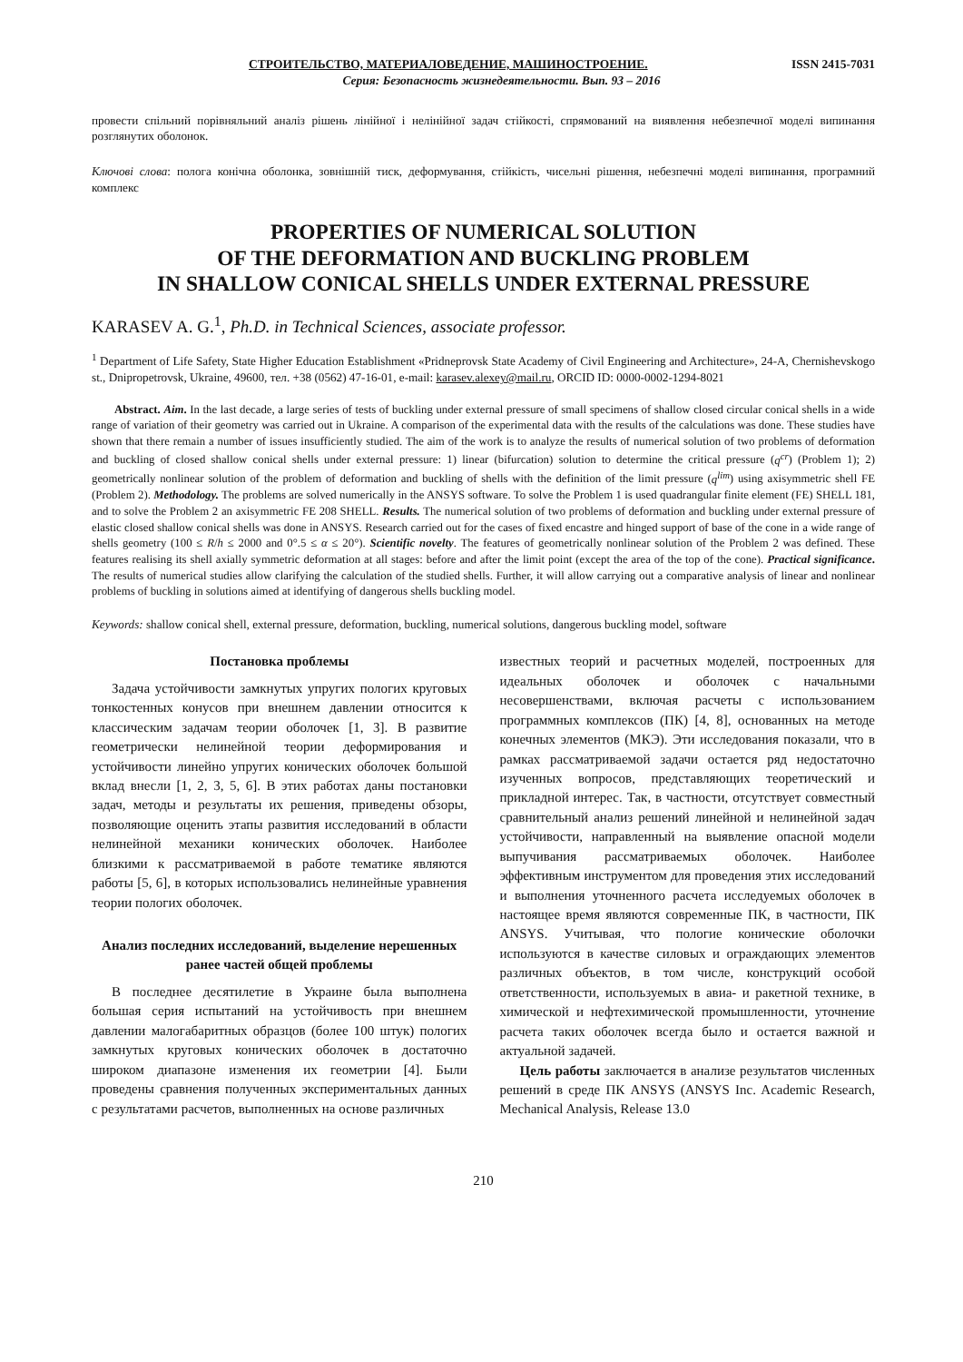СТРОИТЕЛЬСТВО, МАТЕРИАЛОВЕДЕНИЕ, МАШИНОСТРОЕНИЕ. ISSN 2415-7031
Серия: Безопасность жизнедеятельности. Вып. 93 – 2016
провести спільний порівняльний аналіз рішень лінійної і нелінійної задач стійкості, спрямований на виявлення небезпечної моделі випинання розглянутих оболонок.
Ключові слова: полога конічна оболонка, зовнішній тиск, деформування, стійкість, чисельні рішення, небезпечні моделі випинання, програмний комплекс
PROPERTIES OF NUMERICAL SOLUTION
OF THE DEFORMATION AND BUCKLING PROBLEM
IN SHALLOW CONICAL SHELLS UNDER EXTERNAL PRESSURE
KARASEV A. G.<sup>1</sup>, Ph.D. in Technical Sciences, associate professor.
<sup>1</sup> Department of Life Safety, State Higher Education Establishment «Pridneprovsk State Academy of Civil Engineering and Architecture», 24-A, Chernishevskogo st., Dnipropetrovsk, Ukraine, 49600, тел. +38 (0562) 47-16-01, e-mail: karasev.alexey@mail.ru, ORCID ID: 0000-0002-1294-8021
Abstract. Aim. In the last decade, a large series of tests of buckling under external pressure of small specimens of shallow closed circular conical shells in a wide range of variation of their geometry was carried out in Ukraine. A comparison of the experimental data with the results of the calculations was done. These studies have shown that there remain a number of issues insufficiently studied. The aim of the work is to analyze the results of numerical solution of two problems of deformation and buckling of closed shallow conical shells under external pressure: 1) linear (bifurcation) solution to determine the critical pressure (q<sup>cr</sup>) (Problem 1); 2) geometrically nonlinear solution of the problem of deformation and buckling of shells with the definition of the limit pressure (q<sup>lim</sup>) using axisymmetric shell FE (Problem 2). Methodology. The problems are solved numerically in the ANSYS software. To solve the Problem 1 is used quadrangular finite element (FE) SHELL 181, and to solve the Problem 2 an axisymmetric FE 208 SHELL. Results. The numerical solution of two problems of deformation and buckling under external pressure of elastic closed shallow conical shells was done in ANSYS. Research carried out for the cases of fixed encastre and hinged support of base of the cone in a wide range of shells geometry (100 ≤ R/h ≤ 2000 and 0°.5 ≤ α ≤ 20°). Scientific novelty. The features of geometrically nonlinear solution of the Problem 2 was defined. These features realising its shell axially symmetric deformation at all stages: before and after the limit point (except the area of the top of the cone). Practical significance. The results of numerical studies allow clarifying the calculation of the studied shells. Further, it will allow carrying out a comparative analysis of linear and nonlinear problems of buckling in solutions aimed at identifying of dangerous shells buckling model.
Keywords: shallow conical shell, external pressure, deformation, buckling, numerical solutions, dangerous buckling model, software
Постановка проблемы
Задача устойчивости замкнутых упругих пологих круговых тонкостенных конусов при внешнем давлении относится к классическим задачам теории оболочек [1, 3]. В развитие геометрически нелинейной теории деформирования и устойчивости линейно упругих конических оболочек большой вклад внесли [1, 2, 3, 5, 6]. В этих работах даны постановки задач, методы и результаты их решения, приведены обзоры, позволяющие оценить этапы развития исследований в области нелинейной механики конических оболочек. Наиболее близкими к рассматриваемой в работе тематике являются работы [5, 6], в которых использовались нелинейные уравнения теории пологих оболочек.
Анализ последних исследований, выделение нерешенных ранее частей общей проблемы
В последнее десятилетие в Украине была выполнена большая серия испытаний на устойчивость при внешнем давлении малогабаритных образцов (более 100 штук) пологих замкнутых круговых конических оболочек в достаточно широком диапазоне изменения их геометрии [4]. Были проведены сравнения полученных экспериментальных данных с результатами расчетов, выполненных на основе различных
известных теорий и расчетных моделей, построенных для идеальных оболочек и оболочек с начальными несовершенствами, включая расчеты с использованием программных комплексов (ПК) [4, 8], основанных на методе конечных элементов (МКЭ). Эти исследования показали, что в рамках рассматриваемой задачи остается ряд недостаточно изученных вопросов, представляющих теоретический и прикладной интерес. Так, в частности, отсутствует совместный сравнительный анализ решений линейной и нелинейной задач устойчивости, направленный на выявление опасной модели выпучивания рассматриваемых оболочек. Наиболее эффективным инструментом для проведения этих исследований и выполнения уточненного расчета исследуемых оболочек в настоящее время являются современные ПК, в частности, ПК ANSYS. Учитывая, что пологие конические оболочки используются в качестве силовых и ограждающих элементов различных объектов, в том числе, конструкций особой ответственности, используемых в авиа- и ракетной технике, в химической и нефтехимической промышленности, уточнение расчета таких оболочек всегда было и остается важной и актуальной задачей.
Цель работы заключается в анализе результатов численных решений в среде ПК ANSYS (ANSYS Inc. Academic Research, Mechanical Analysis, Release 13.0
210